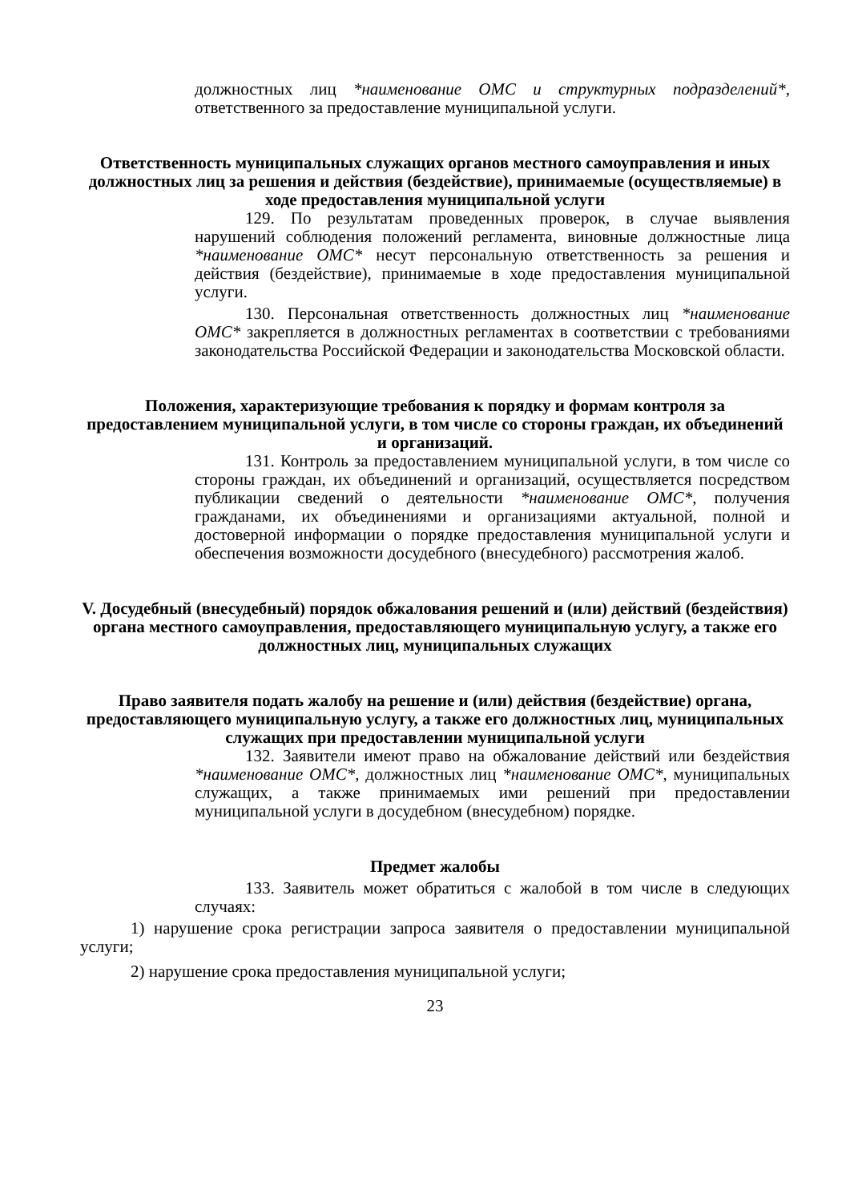должностных лиц *наименование ОМС и структурных подразделений*, ответственного за предоставление муниципальной услуги.
Ответственность муниципальных служащих органов местного самоуправления и иных должностных лиц за решения и действия (бездействие), принимаемые (осуществляемые) в ходе предоставления муниципальной услуги
129. По результатам проведенных проверок, в случае выявления нарушений соблюдения положений регламента, виновные должностные лица *наименование ОМС* несут персональную ответственность за решения и действия (бездействие), принимаемые в ходе предоставления муниципальной услуги.
130. Персональная ответственность должностных лиц *наименование ОМС* закрепляется в должностных регламентах в соответствии с требованиями законодательства Российской Федерации и законодательства Московской области.
Положения, характеризующие требования к порядку и формам контроля за предоставлением муниципальной услуги, в том числе со стороны граждан, их объединений и организаций.
131. Контроль за предоставлением муниципальной услуги, в том числе со стороны граждан, их объединений и организаций, осуществляется посредством публикации сведений о деятельности *наименование ОМС*, получения гражданами, их объединениями и организациями актуальной, полной и достоверной информации о порядке предоставления муниципальной услуги и обеспечения возможности досудебного (внесудебного) рассмотрения жалоб.
V. Досудебный (внесудебный) порядок обжалования решений и (или) действий (бездействия) органа местного самоуправления, предоставляющего муниципальную услугу, а также его должностных лиц, муниципальных служащих
Право заявителя подать жалобу на решение и (или) действия (бездействие) органа, предоставляющего муниципальную услугу, а также его должностных лиц, муниципальных служащих при предоставлении муниципальной услуги
132. Заявители имеют право на обжалование действий или бездействия *наименование ОМС*, должностных лиц *наименование ОМС*, муниципальных служащих, а также принимаемых ими решений при предоставлении муниципальной услуги в досудебном (внесудебном) порядке.
Предмет жалобы
133. Заявитель может обратиться с жалобой в том числе в следующих случаях:
1) нарушение срока регистрации запроса заявителя о предоставлении муниципальной услуги;
2) нарушение срока предоставления муниципальной услуги;
23